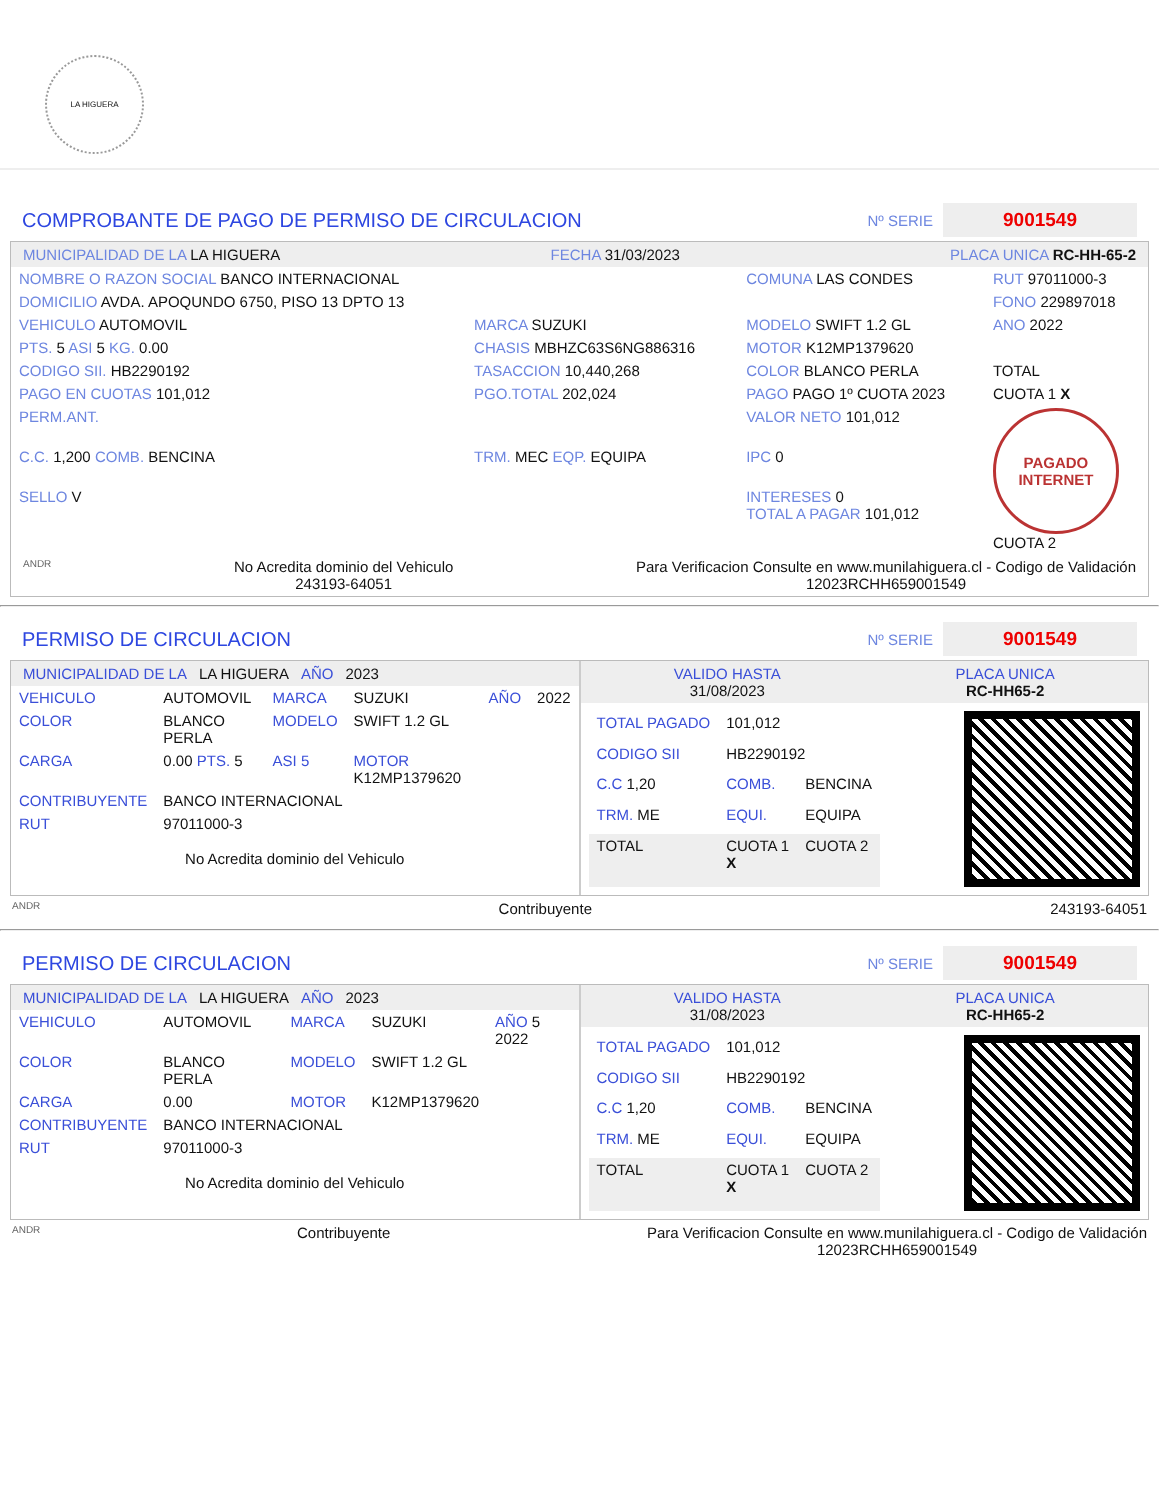LA HIGUERA
COMPROBANTE DE PAGO DE PERMISO DE CIRCULACION
Nº SERIE 9001549
MUNICIPALIDAD DE LA LA HIGUERA FECHA 31/03/2023 PLACA UNICA RC-HH-65-2
| NOMBRE O RAZON SOCIAL BANCO INTERNACIONAL | | COMUNA LAS CONDES | RUT 97011000-3 |
| DOMICILIO AVDA. APOQUNDO 6750, PISO 13 DPTO 13 | | | FONO 229897018 |
| VEHICULO AUTOMOVIL | MARCA SUZUKI | MODELO SWIFT 1.2 GL | ANO 2022 |
| PTS. 5 ASI 5 KG. 0.00 | CHASIS MBHZC63S6NG886316 | MOTOR K12MP1379620 | |
| CODIGO SII. HB2290192 | TASACCION 10,440,268 | COLOR BLANCO PERLA | TOTAL |
| PAGO EN CUOTAS 101,012 | PGO.TOTAL 202,024 | PAGO PAGO 1º CUOTA 2023 | CUOTA 1 X |
| PERM.ANT. | | VALOR NETO 101,012 | PAGADO INTERNET CUOTA 2 |
| C.C. 1,200 COMB. BENCINA | TRM. MEC EQP. EQUIPA | IPC 0 | |
| SELLO V | | INTERESES 0 TOTAL A PAGAR 101,012 | |
ANDR No Acredita dominio del Vehiculo
243193-64051 Para Verificacion Consulte en www.munilahiguera.cl - Codigo de Validación
12023RCHH659001549
PERMISO DE CIRCULACION
Nº SERIE 9001549
MUNICIPALIDAD DE LA LA HIGUERA AÑO 2023
| VEHICULO | AUTOMOVIL | MARCA | SUZUKI | AÑO | 2022 |
| COLOR | BLANCO PERLA | MODELO | SWIFT 1.2 GL | | |
| CARGA | 0.00 PTS. 5 | ASI 5 | MOTOR K12MP1379620 | | |
| CONTRIBUYENTE | BANCO INTERNACIONAL | | | | |
| RUT | 97011000-3 | | | | |
No Acredita dominio del Vehiculo
VALIDO HASTA
31/08/2023 PLACA UNICA
RC-HH65-2
| TOTAL PAGADO | 101,012 | |
| CODIGO SII | HB2290192 | |
| C.C 1,20 | COMB. | BENCINA |
| TRM. ME | EQUI. | EQUIPA |
| TOTAL | CUOTA 1 X | CUOTA 2 |
ANDR Contribuyente 243193-64051
PERMISO DE CIRCULACION
Nº SERIE 9001549
MUNICIPALIDAD DE LA LA HIGUERA AÑO 2023
| VEHICULO | AUTOMOVIL | MARCA | SUZUKI | AÑO 5 2022 |
| COLOR | BLANCO PERLA | MODELO | SWIFT 1.2 GL | |
| CARGA | 0.00 | MOTOR | K12MP1379620 | |
| CONTRIBUYENTE | BANCO INTERNACIONAL | | | |
| RUT | 97011000-3 | | | |
No Acredita dominio del Vehiculo
VALIDO HASTA
31/08/2023 PLACA UNICA
RC-HH65-2
| TOTAL PAGADO | 101,012 | |
| CODIGO SII | HB2290192 | |
| C.C 1,20 | COMB. | BENCINA |
| TRM. ME | EQUI. | EQUIPA |
| TOTAL | CUOTA 1 X | CUOTA 2 |
ANDR Contribuyente Para Verificacion Consulte en www.munilahiguera.cl - Codigo de Validación
12023RCHH659001549